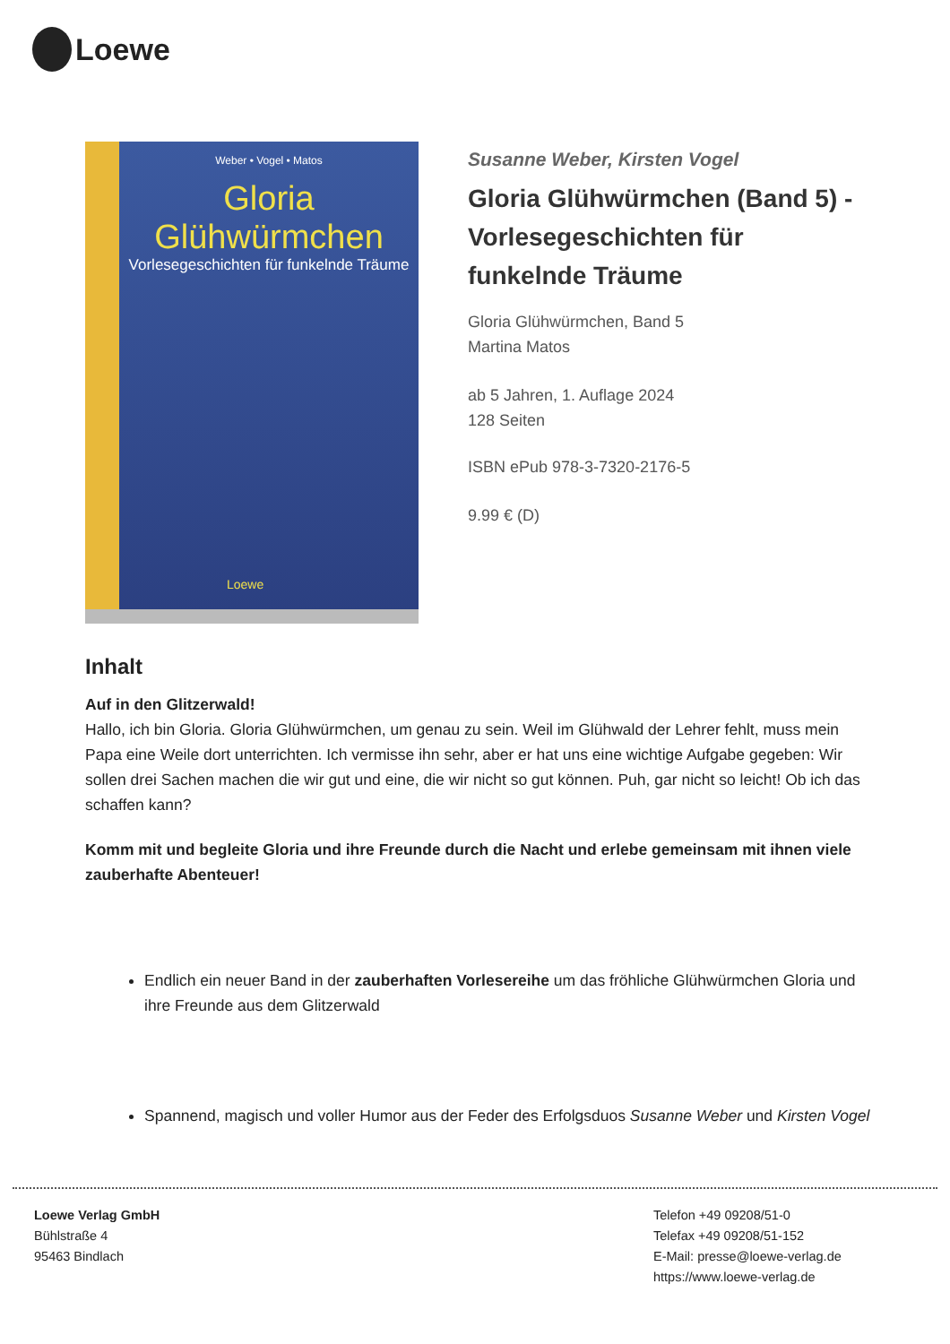Loewe
Weber • Vogel • Matos
Gloria Glühwürmchen
Vorlesegeschichten für funkelnde Träume
Loewe
Susanne Weber, Kirsten Vogel
Gloria Glühwürmchen (Band 5) - Vorlesegeschichten für funkelnde Träume
Gloria Glühwürmchen, Band 5
Martina Matos
ab 5 Jahren, 1. Auflage 2024
128 Seiten
ISBN ePub 978-3-7320-2176-5
9.99 € (D)
Inhalt
Auf in den Glitzerwald!
Hallo, ich bin Gloria. Gloria Glühwürmchen, um genau zu sein. Weil im Glühwald der Lehrer fehlt, muss mein Papa eine Weile dort unterrichten. Ich vermisse ihn sehr, aber er hat uns eine wichtige Aufgabe gegeben: Wir sollen drei Sachen machen die wir gut und eine, die wir nicht so gut können. Puh, gar nicht so leicht! Ob ich das schaffen kann?
Komm mit und begleite Gloria und ihre Freunde durch die Nacht und erlebe gemeinsam mit ihnen viele zauberhafte Abenteuer!
Endlich ein neuer Band in der zauberhaften Vorlesereihe um das fröhliche Glühwürmchen Gloria und ihre Freunde aus dem Glitzerwald
Spannend, magisch und voller Humor aus der Feder des Erfolgsduos Susanne Weber und Kirsten Vogel
Loewe Verlag GmbH
Bühlstraße 4
95463 Bindlach
Telefon +49 09208/51-0
Telefax +49 09208/51-152
E-Mail: presse@loewe-verlag.de
https://www.loewe-verlag.de